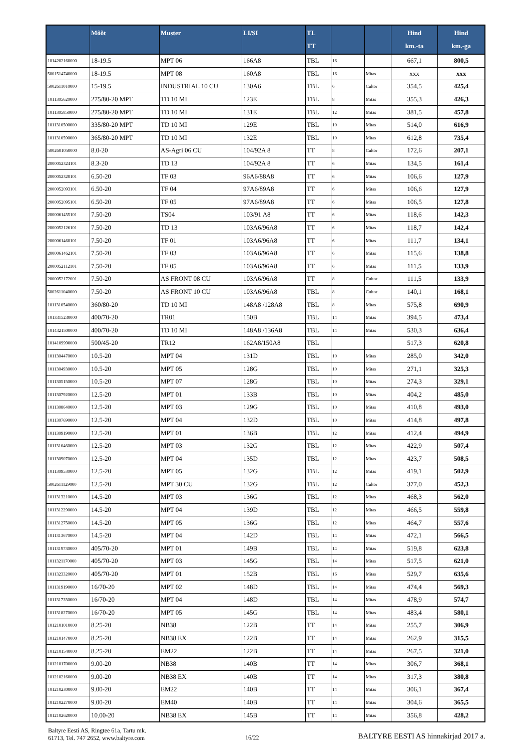| | Mõõt | Muster | LI/SI | TL TT | | | Hind km.-ta | Hind km.-ga |
| --- | --- | --- | --- | --- | --- | --- | --- | --- |
| 1014202160000 | 18-19.5 | MPT 06 | 166A8 | TBL | 16 | | 667,1 | 800,5 |
| 5001514740000 | 18-19.5 | MPT 08 | 160A8 | TBL | 16 | Mitas | xxx | xxx |
| 5002611010000 | 15-19.5 | INDUSTRIAL 10 CU | 130A6 | TBL | 6 | Cultor | 354,5 | 425,4 |
| 1011305620000 | 275/80-20 MPT | TD 10 MI | 123E | TBL | 8 | Mitas | 355,3 | 426,3 |
| 1011305850000 | 275/80-20 MPT | TD 10 MI | 131E | TBL | 12 | Mitas | 381,5 | 457,8 |
| 1011310500000 | 335/80-20 MPT | TD 10 MI | 129E | TBL | 10 | Mitas | 514,0 | 616,9 |
| 1011310590000 | 365/80-20 MPT | TD 10 MI | 132E | TBL | 10 | Mitas | 612,8 | 735,4 |
| 5002601050000 | 8.0-20 | AS-Agri 06 CU | 104/92A 8 | TT | 8 | Cultor | 172,6 | 207,1 |
| 2000052324101 | 8.3-20 | TD 13 | 104/92A 8 | TT | 6 | Mitas | 134,5 | 161,4 |
| 2000052320101 | 6.50-20 | TF 03 | 96A6/88A8 | TT | 6 | Mitas | 106,6 | 127,9 |
| 2000052093101 | 6.50-20 | TF 04 | 97A6/89A8 | TT | 6 | Mitas | 106,6 | 127,9 |
| 2000052095101 | 6.50-20 | TF 05 | 97A6/89A8 | TT | 6 | Mitas | 106,5 | 127,8 |
| 2000061455101 | 7.50-20 | TS04 | 103/91 A8 | TT | 6 | Mitas | 118,6 | 142,3 |
| 2000052126101 | 7.50-20 | TD 13 | 103A6/96A8 | TT | 6 | Mitas | 118,7 | 142,4 |
| 2000061460101 | 7.50-20 | TF 01 | 103A6/96A8 | TT | 6 | Mitas | 111,7 | 134,1 |
| 2000061462101 | 7.50-20 | TF 03 | 103A6/96A8 | TT | 6 | Mitas | 115,6 | 138,8 |
| 2000052112101 | 7.50-20 | TF 05 | 103A6/96A8 | TT | 6 | Mitas | 111,5 | 133,9 |
| 2000052172001 | 7.50-20 | AS FRONT 08 CU | 103A6/96A8 | TT | 8 | Cultor | 111,5 | 133,9 |
| 5002611040000 | 7.50-20 | AS FRONT 10 CU | 103A6/96A8 | TBL | 8 | Cultor | 140,1 | 168,1 |
| 1011310540000 | 360/80-20 | TD 10 MI | 148A8 /128A8 | TBL | 8 | Mitas | 575,8 | 690,9 |
| 1013315230000 | 400/70-20 | TR01 | 150B | TBL | 14 | Mitas | 394,5 | 473,4 |
| 1014321500000 | 400/70-20 | TD 10 MI | 148A8 /136A8 | TBL | 14 | Mitas | 530,3 | 636,4 |
| 1014109990000 | 500/45-20 | TR12 | 162A8/150A8 | TBL | | | 517,3 | 620,8 |
| 1011304470000 | 10.5-20 | MPT 04 | 131D | TBL | 10 | Mitas | 285,0 | 342,0 |
| 1011304930000 | 10.5-20 | MPT 05 | 128G | TBL | 10 | Mitas | 271,1 | 325,3 |
| 1011305150000 | 10.5-20 | MPT 07 | 128G | TBL | 10 | Mitas | 274,3 | 329,1 |
| 1011307920000 | 12.5-20 | MPT 01 | 133B | TBL | 10 | Mitas | 404,2 | 485,0 |
| 1011308640000 | 12.5-20 | MPT 03 | 129G | TBL | 10 | Mitas | 410,8 | 493,0 |
| 1011307690000 | 12.5-20 | MPT 04 | 132D | TBL | 10 | Mitas | 414,8 | 497,8 |
| 1011309190000 | 12.5-20 | MPT 01 | 136B | TBL | 12 | Mitas | 412,4 | 494,9 |
| 1011310460000 | 12.5-20 | MPT 03 | 132G | TBL | 12 | Mitas | 422,9 | 507,4 |
| 1011309070000 | 12.5-20 | MPT 04 | 135D | TBL | 12 | Mitas | 423,7 | 508,5 |
| 1011309530000 | 12.5-20 | MPT 05 | 132G | TBL | 12 | Mitas | 419,1 | 502,9 |
| 5002611129000 | 12.5-20 | MPT 30 CU | 132G | TBL | 12 | Cultor | 377,0 | 452,3 |
| 1011313210000 | 14.5-20 | MPT 03 | 136G | TBL | 12 | Mitas | 468,3 | 562,0 |
| 1011312290000 | 14.5-20 | MPT 04 | 139D | TBL | 12 | Mitas | 466,5 | 559,8 |
| 1011312750000 | 14.5-20 | MPT 05 | 136G | TBL | 12 | Mitas | 464,7 | 557,6 |
| 1011313670000 | 14.5-20 | MPT 04 | 142D | TBL | 14 | Mitas | 472,1 | 566,5 |
| 1011319730000 | 405/70-20 | MPT 01 | 149B | TBL | 14 | Mitas | 519,8 | 623,8 |
| 1011321170000 | 405/70-20 | MPT 03 | 145G | TBL | 14 | Mitas | 517,5 | 621,0 |
| 1011323320000 | 405/70-20 | MPT 01 | 152B | TBL | 16 | Mitas | 529,7 | 635,6 |
| 1011319190000 | 16/70-20 | MPT 02 | 148D | TBL | 14 | Mitas | 474,4 | 569,3 |
| 1011317350000 | 16/70-20 | MPT 04 | 148D | TBL | 14 | Mitas | 478,9 | 574,7 |
| 1011318270000 | 16/70-20 | MPT 05 | 145G | TBL | 14 | Mitas | 483,4 | 580,1 |
| 1012101010000 | 8.25-20 | NB38 | 122B | TT | 14 | Mitas | 255,7 | 306,9 |
| 1012101470000 | 8.25-20 | NB38 EX | 122B | TT | 14 | Mitas | 262,9 | 315,5 |
| 1012101540000 | 8.25-20 | EM22 | 122B | TT | 14 | Mitas | 267,5 | 321,0 |
| 1012101700000 | 9.00-20 | NB38 | 140B | TT | 14 | Mitas | 306,7 | 368,1 |
| 1012102160000 | 9.00-20 | NB38 EX | 140B | TT | 14 | Mitas | 317,3 | 380,8 |
| 1012102300000 | 9.00-20 | EM22 | 140B | TT | 14 | Mitas | 306,1 | 367,4 |
| 1012102270000 | 9.00-20 | EM40 | 140B | TT | 14 | Mitas | 304,6 | 365,5 |
| 1012102620000 | 10.00-20 | NB38 EX | 145B | TT | 14 | Mitas | 356,8 | 428,2 |
Baltyre Eesti AS, Ringtee 61a, Tartu mk.
61713, Tel. 747 2652, www.baltyre.com
16/22
BALTYRE EESTI AS hinnakirjad 2017 a.